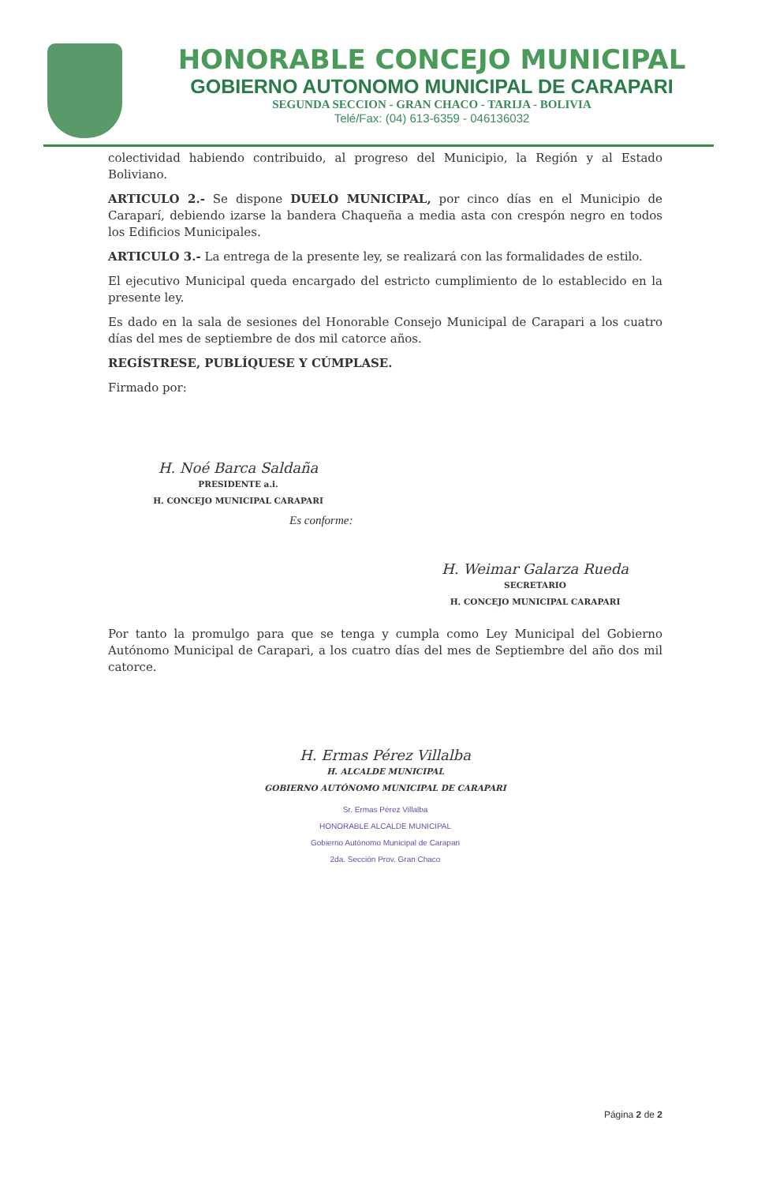HONORABLE CONCEJO MUNICIPAL
GOBIERNO AUTONOMO MUNICIPAL DE CARAPARI
SEGUNDA SECCION - GRAN CHACO - TARIJA - BOLIVIA
Telé/Fax: (04) 613-6359 - 046136032
colectividad habiendo contribuido, al progreso del Municipio, la Región y al Estado Boliviano.
ARTICULO 2.- Se dispone DUELO MUNICIPAL, por cinco días en el Municipio de Caraparí, debiendo izarse la bandera Chaqueña a media asta con crespón negro en todos los Edificios Municipales.
ARTICULO 3.- La entrega de la presente ley, se realizará con las formalidades de estilo.
El ejecutivo Municipal queda encargado del estricto cumplimiento de lo establecido en la presente ley.
Es dado en la sala de sesiones del Honorable Consejo Municipal de Carapari a los cuatro días del mes de septiembre de dos mil catorce años.
REGÍSTRESE, PUBLÍQUESE Y CÚMPLASE.
Firmado por:
H. Noé Barca Saldaña
PRESIDENTE a.i.
H. CONCEJO MUNICIPAL CARAPARI
Es conforme:
H. Weimar Galarza Rueda
SECRETARIO
H. CONCEJO MUNICIPAL CARAPARI
Por tanto la promulgo para que se tenga y cumpla como Ley Municipal del Gobierno Autónomo Municipal de Carapari, a los cuatro días del mes de Septiembre del año dos mil catorce.
H. Ermas Pérez Villalba
H. ALCALDE MUNICIPAL
GOBIERNO AUTÓNOMO MUNICIPAL DE CARAPARI
Sr. Ermas Pérez Villalba
HONORABLE ALCALDE MUNICIPAL
Gobierno Autónomo Municipal de Carapari
2da. Sección Prov. Gran Chaco
Página 2 de 2